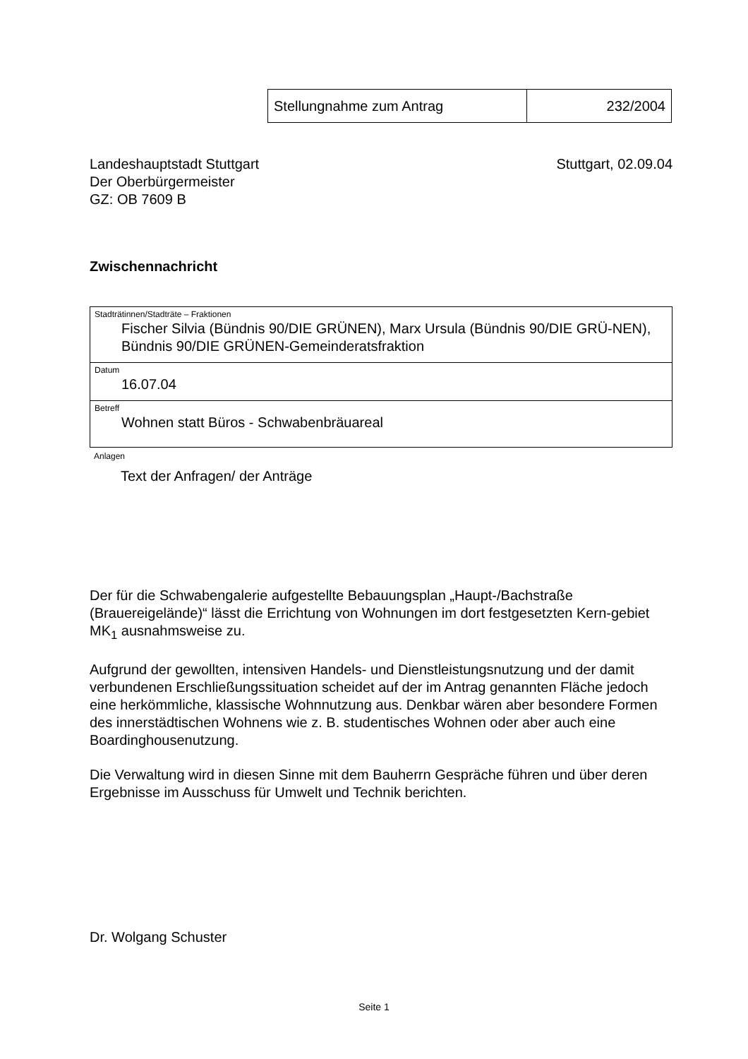| Stellungnahme zum Antrag | 232/2004 |
Landeshauptstadt Stuttgart
Der Oberbürgermeister
GZ: OB 7609 B
Stuttgart, 02.09.04
Zwischennachricht
| Stadträtinnen/Stadträte – Fraktionen Fischer Silvia (Bündnis 90/DIE GRÜNEN), Marx Ursula (Bündnis 90/DIE GRÜ-NEN), Bündnis 90/DIE GRÜNEN-Gemeinderatsfraktion |
| Datum 16.07.04 |
| Betreff Wohnen statt Büros - Schwabenbräuareal |
Anlagen
Text der Anfragen/ der Anträge
Der für die Schwabengalerie aufgestellte Bebauungsplan „Haupt-/Bachstraße (Brauereigelände)“ lässt die Errichtung von Wohnungen im dort festgesetzten Kern-gebiet MK<sub>1</sub> ausnahmsweise zu.
Aufgrund der gewollten, intensiven Handels- und Dienstleistungsnutzung und der damit verbundenen Erschließungssituation scheidet auf der im Antrag genannten Fläche jedoch eine herkömmliche, klassische Wohnnutzung aus. Denkbar wären aber besondere Formen des innerstädtischen Wohnens wie z. B. studentisches Wohnen oder aber auch eine Boardinghousenutzung.
Die Verwaltung wird in diesen Sinne mit dem Bauherrn Gespräche führen und über deren Ergebnisse im Ausschuss für Umwelt und Technik berichten.
Dr. Wolgang Schuster
Seite 1